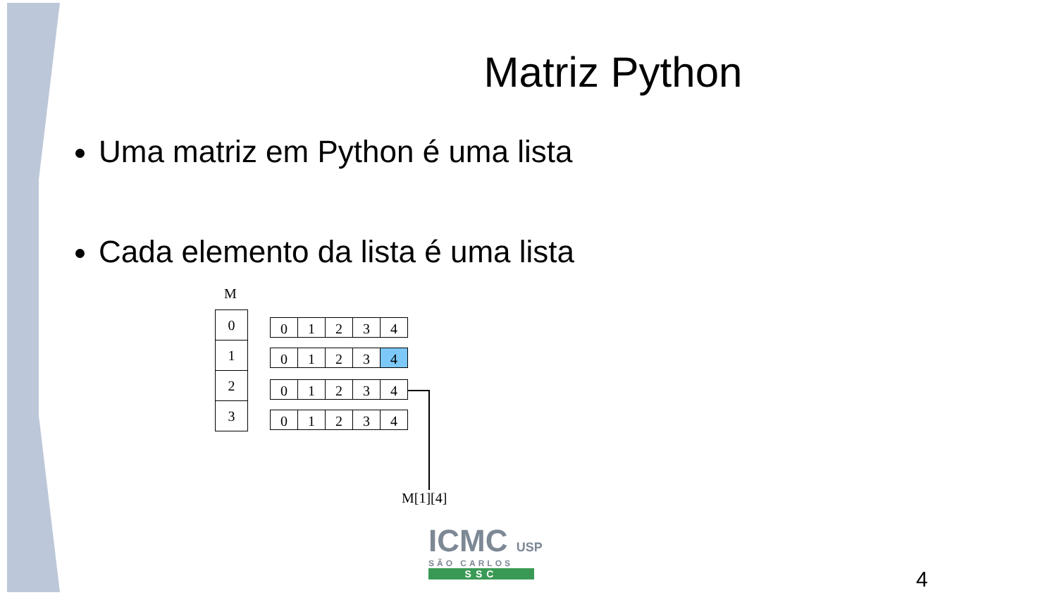Matriz Python
Uma matriz em Python é uma lista
Cada elemento da lista é uma lista
M
0
1
2
3
01234
01234
01234
01234
M[1][4]
ICMC USP
SÃO CARLOS
SSC
4